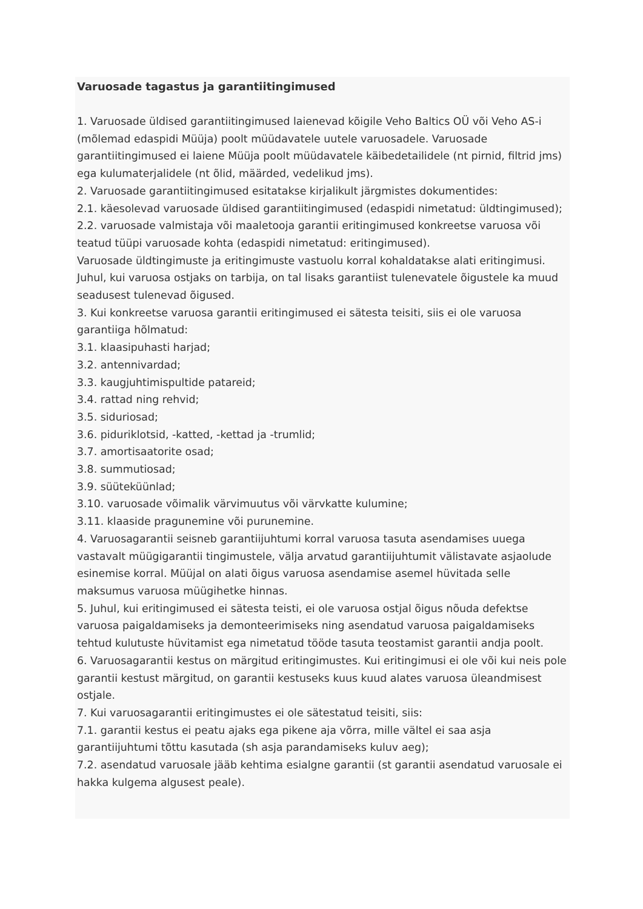Varuosade tagastus ja garantiitingimused
1. Varuosade üldised garantiitingimused laienevad kõigile Veho Baltics OÜ või Veho AS-i (mõlemad edaspidi Müüja) poolt müüdavatele uutele varuosadele. Varuosade garantiitingimused ei laiene Müüja poolt müüdavatele käibedetailidele (nt pirnid, filtrid jms) ega kulumaterjalidele (nt õlid, määrded, vedelikud jms).
2. Varuosade garantiitingimused esitatakse kirjalikult järgmistes dokumentides:
2.1. käesolevad varuosade üldised garantiitingimused (edaspidi nimetatud: üldtingimused);
2.2. varuosade valmistaja või maaletooja garantii eritingimused konkreetse varuosa või teatud tüüpi varuosade kohta (edaspidi nimetatud: eritingimused).
Varuosade üldtingimuste ja eritingimuste vastuolu korral kohaldatakse alati eritingimusi. Juhul, kui varuosa ostjaks on tarbija, on tal lisaks garantiist tulenevatele õigustele ka muud seadusest tulenevad õigused.
3. Kui konkreetse varuosa garantii eritingimused ei sätesta teisiti, siis ei ole varuosa garantiiga hõlmatud:
3.1. klaasipuhasti harjad;
3.2. antennivardad;
3.3. kaugjuhtimispultide patareid;
3.4. rattad ning rehvid;
3.5. siduriosad;
3.6. piduriklotsid, -katted, -kettad ja -trumlid;
3.7. amortisaatorite osad;
3.8. summutiosad;
3.9. süüteküünlad;
3.10. varuosade võimalik värvimuutus või värvkatte kulumine;
3.11. klaaside pragunemine või purunemine.
4. Varuosagarantii seisneb garantiijuhtumi korral varuosa tasuta asendamises uuega vastavalt müügigarantii tingimustele, välja arvatud garantiijuhtumit välistavate asjaolude esinemise korral. Müüjal on alati õigus varuosa asendamise asemel hüvitada selle maksumus varuosa müügihetke hinnas.
5. Juhul, kui eritingimused ei sätesta teisti, ei ole varuosa ostjal õigus nõuda defektse varuosa paigaldamiseks ja demonteerimiseks ning asendatud varuosa paigaldamiseks tehtud kulutuste hüvitamist ega nimetatud tööde tasuta teostamist garantii andja poolt.
6. Varuosagarantii kestus on märgitud eritingimustes. Kui eritingimusi ei ole või kui neis pole garantii kestust märgitud, on garantii kestuseks kuus kuud alates varuosa üleandmisest ostjale.
7. Kui varuosagarantii eritingimustes ei ole sätestatud teisiti, siis:
7.1. garantii kestus ei peatu ajaks ega pikene aja võrra, mille vältel ei saa asja garantiijuhtumi tõttu kasutada (sh asja parandamiseks kuluv aeg);
7.2. asendatud varuosale jääb kehtima esialgne garantii (st garantii asendatud varuosale ei hakka kulgema algusest peale).